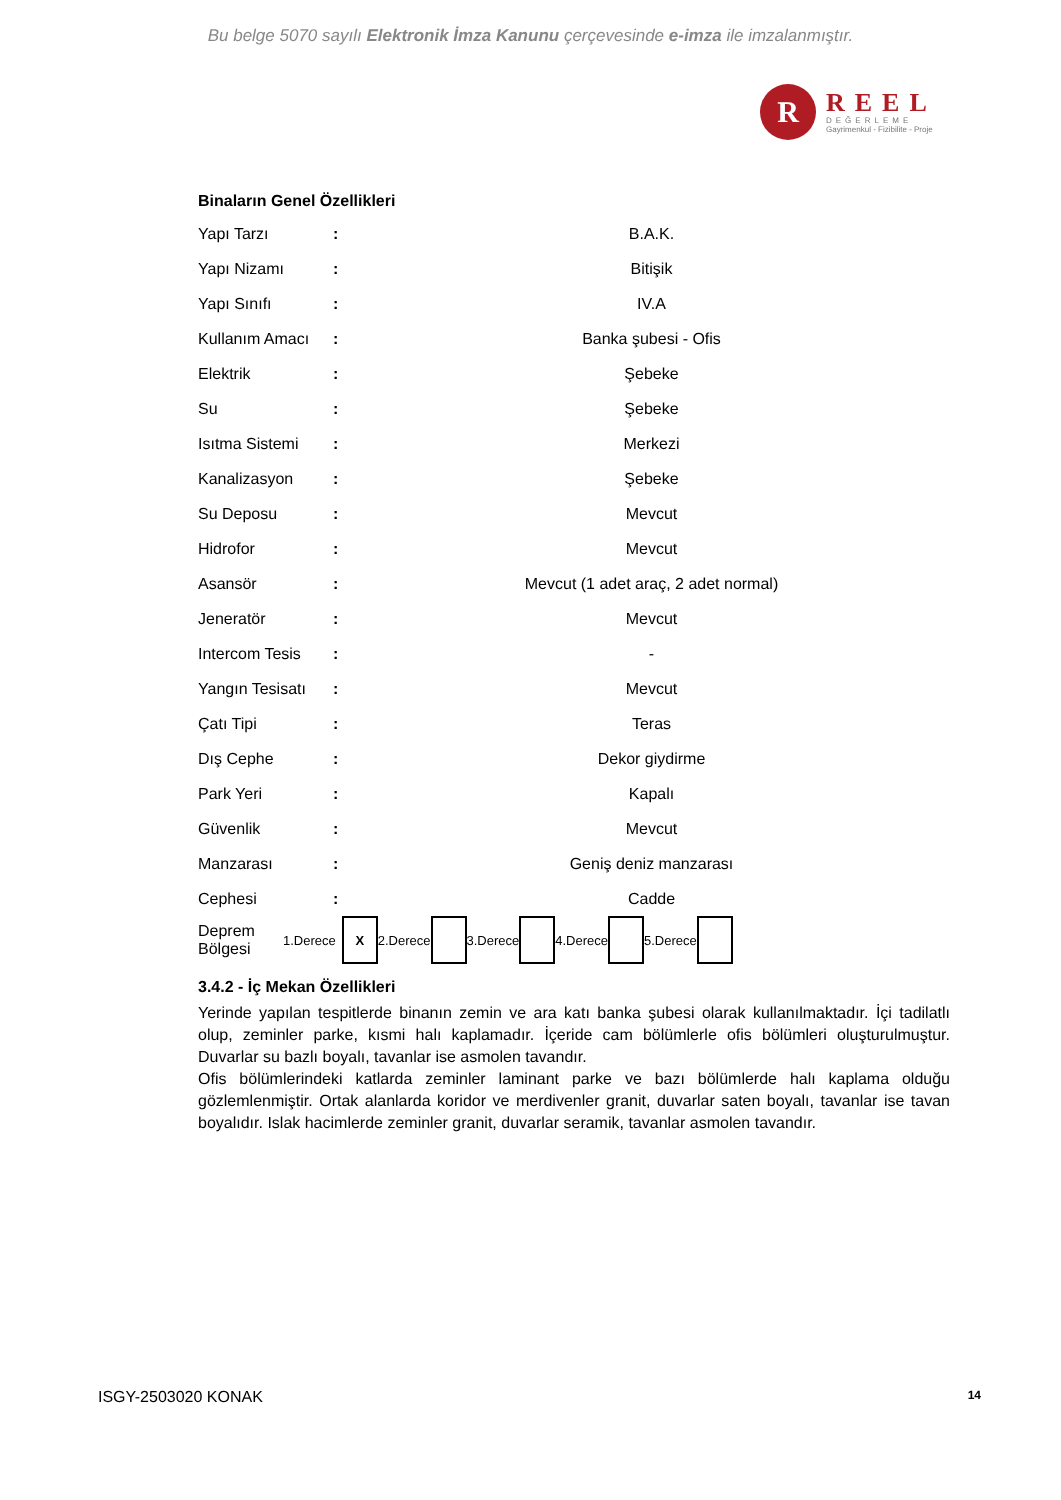Bu belge 5070 sayılı Elektronik İmza Kanunu çerçevesinde e-imza ile imzalanmıştır.
R
REEL
DEĞERLEME
Gayrimenkul - Fizibilite - Proje
Binaların Genel Özellikleri
| Yapı Tarzı | : | B.A.K. |
| Yapı Nizamı | : | Bitişik |
| Yapı Sınıfı | : | IV.A |
| Kullanım Amacı | : | Banka şubesi - Ofis |
| Elektrik | : | Şebeke |
| Su | : | Şebeke |
| Isıtma Sistemi | : | Merkezi |
| Kanalizasyon | : | Şebeke |
| Su Deposu | : | Mevcut |
| Hidrofor | : | Mevcut |
| Asansör | : | Mevcut (1 adet araç, 2 adet normal) |
| Jeneratör | : | Mevcut |
| Intercom Tesis | : | - |
| Yangın Tesisatı | : | Mevcut |
| Çatı Tipi | : | Teras |
| Dış Cephe | : | Dekor giydirme |
| Park Yeri | : | Kapalı |
| Güvenlik | : | Mevcut |
| Manzarası | : | Geniş deniz manzarası |
| Cephesi | : | Cadde |
| Deprem Bölgesi | 1.Derece | X | 2.Derece | | 3.Derece | | 4.Derece | | 5.Derece | |
3.4.2 - İç Mekan Özellikleri
Yerinde yapılan tespitlerde binanın zemin ve ara katı banka şubesi olarak kullanılmaktadır. İçi tadilatlı olup, zeminler parke, kısmi halı kaplamadır. İçeride cam bölümlerle ofis bölümleri oluşturulmuştur. Duvarlar su bazlı boyalı, tavanlar ise asmolen tavandır.
Ofis bölümlerindeki katlarda zeminler laminant parke ve bazı bölümlerde halı kaplama olduğu gözlemlenmiştir. Ortak alanlarda koridor ve merdivenler granit, duvarlar saten boyalı, tavanlar ise tavan boyalıdır. Islak hacimlerde zeminler granit, duvarlar seramik, tavanlar asmolen tavandır.
ISGY-2503020 KONAK 14